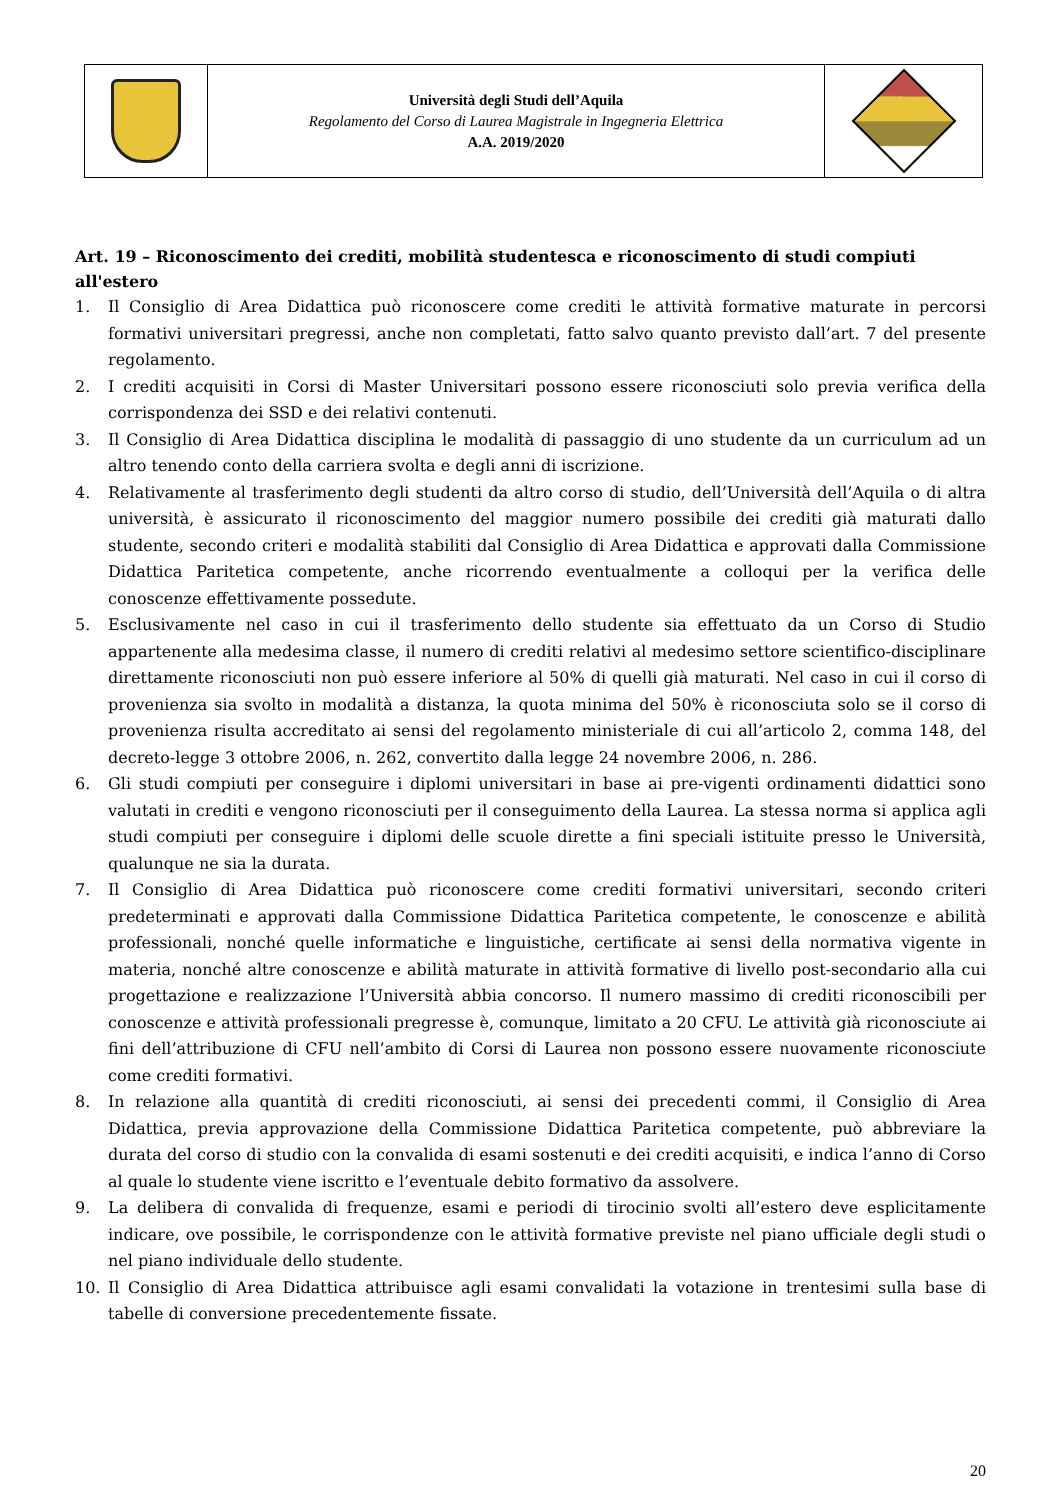| | Università degli Studi dell’Aquila Regolamento del Corso di Laurea Magistrale in Ingegneria Elettrica A.A. 2019/2020 | |
Art. 19 – Riconoscimento dei crediti, mobilità studentesca e riconoscimento di studi compiuti all'estero
1. Il Consiglio di Area Didattica può riconoscere come crediti le attività formative maturate in percorsi formativi universitari pregressi, anche non completati, fatto salvo quanto previsto dall’art. 7 del presente regolamento.
2. I crediti acquisiti in Corsi di Master Universitari possono essere riconosciuti solo previa verifica della corrispondenza dei SSD e dei relativi contenuti.
3. Il Consiglio di Area Didattica disciplina le modalità di passaggio di uno studente da un curriculum ad un altro tenendo conto della carriera svolta e degli anni di iscrizione.
4. Relativamente al trasferimento degli studenti da altro corso di studio, dell’Università dell’Aquila o di altra università, è assicurato il riconoscimento del maggior numero possibile dei crediti già maturati dallo studente, secondo criteri e modalità stabiliti dal Consiglio di Area Didattica e approvati dalla Commissione Didattica Paritetica competente, anche ricorrendo eventualmente a colloqui per la verifica delle conoscenze effettivamente possedute.
5. Esclusivamente nel caso in cui il trasferimento dello studente sia effettuato da un Corso di Studio appartenente alla medesima classe, il numero di crediti relativi al medesimo settore scientifico-disciplinare direttamente riconosciuti non può essere inferiore al 50% di quelli già maturati. Nel caso in cui il corso di provenienza sia svolto in modalità a distanza, la quota minima del 50% è riconosciuta solo se il corso di provenienza risulta accreditato ai sensi del regolamento ministeriale di cui all’articolo 2, comma 148, del decreto-legge 3 ottobre 2006, n. 262, convertito dalla legge 24 novembre 2006, n. 286.
6. Gli studi compiuti per conseguire i diplomi universitari in base ai pre-vigenti ordinamenti didattici sono valutati in crediti e vengono riconosciuti per il conseguimento della Laurea. La stessa norma si applica agli studi compiuti per conseguire i diplomi delle scuole dirette a fini speciali istituite presso le Università, qualunque ne sia la durata.
7. Il Consiglio di Area Didattica può riconoscere come crediti formativi universitari, secondo criteri predeterminati e approvati dalla Commissione Didattica Paritetica competente, le conoscenze e abilità professionali, nonché quelle informatiche e linguistiche, certificate ai sensi della normativa vigente in materia, nonché altre conoscenze e abilità maturate in attività formative di livello post-secondario alla cui progettazione e realizzazione l’Università abbia concorso. Il numero massimo di crediti riconoscibili per conoscenze e attività professionali pregresse è, comunque, limitato a 20 CFU. Le attività già riconosciute ai fini dell’attribuzione di CFU nell’ambito di Corsi di Laurea non possono essere nuovamente riconosciute come crediti formativi.
8. In relazione alla quantità di crediti riconosciuti, ai sensi dei precedenti commi, il Consiglio di Area Didattica, previa approvazione della Commissione Didattica Paritetica competente, può abbreviare la durata del corso di studio con la convalida di esami sostenuti e dei crediti acquisiti, e indica l’anno di Corso al quale lo studente viene iscritto e l’eventuale debito formativo da assolvere.
9. La delibera di convalida di frequenze, esami e periodi di tirocinio svolti all’estero deve esplicitamente indicare, ove possibile, le corrispondenze con le attività formative previste nel piano ufficiale degli studi o nel piano individuale dello studente.
10. Il Consiglio di Area Didattica attribuisce agli esami convalidati la votazione in trentesimi sulla base di tabelle di conversione precedentemente fissate.
20